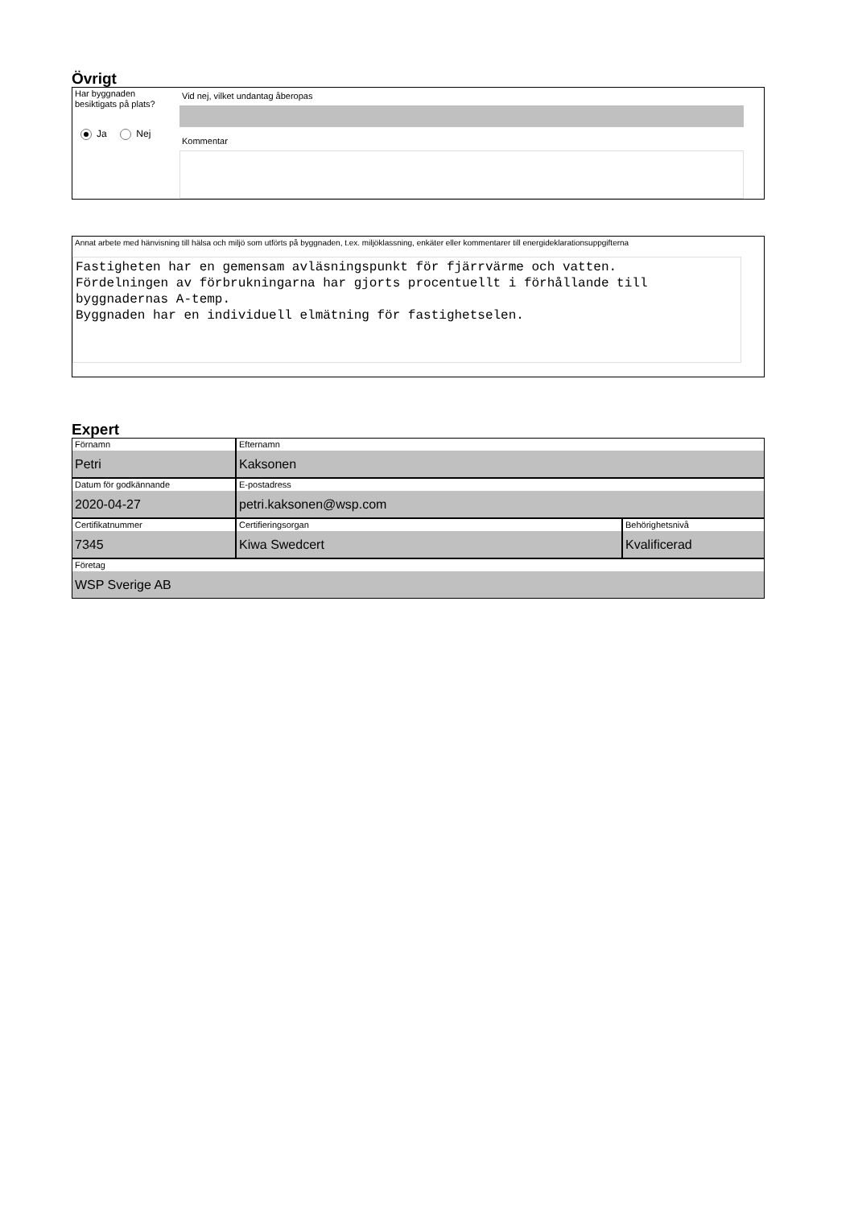Övrigt
Har byggnaden
besiktigats på plats?
Ja Nej
Vid nej, vilket undantag åberopas
Kommentar
Annat arbete med hänvisning till hälsa och miljö som utförts på byggnaden, t.ex. miljöklassning, enkäter eller kommentarer till energideklarationsuppgifterna
Fastigheten har en gemensam avläsningspunkt för fjärrvärme och vatten.
Fördelningen av förbrukningarna har gjorts procentuellt i förhållande till byggnadernas A-temp.
Byggnaden har en individuell elmätning för fastighetselen.
Expert
Förnamn
Petri
Efternamn
Kaksonen
Datum för godkännande
2020-04-27
E-postadress
petri.kaksonen@wsp.com
Certifikatnummer
7345
Certifieringsorgan
Kiwa Swedcert
Behörighetsnivå
Kvalificerad
Företag
WSP Sverige AB